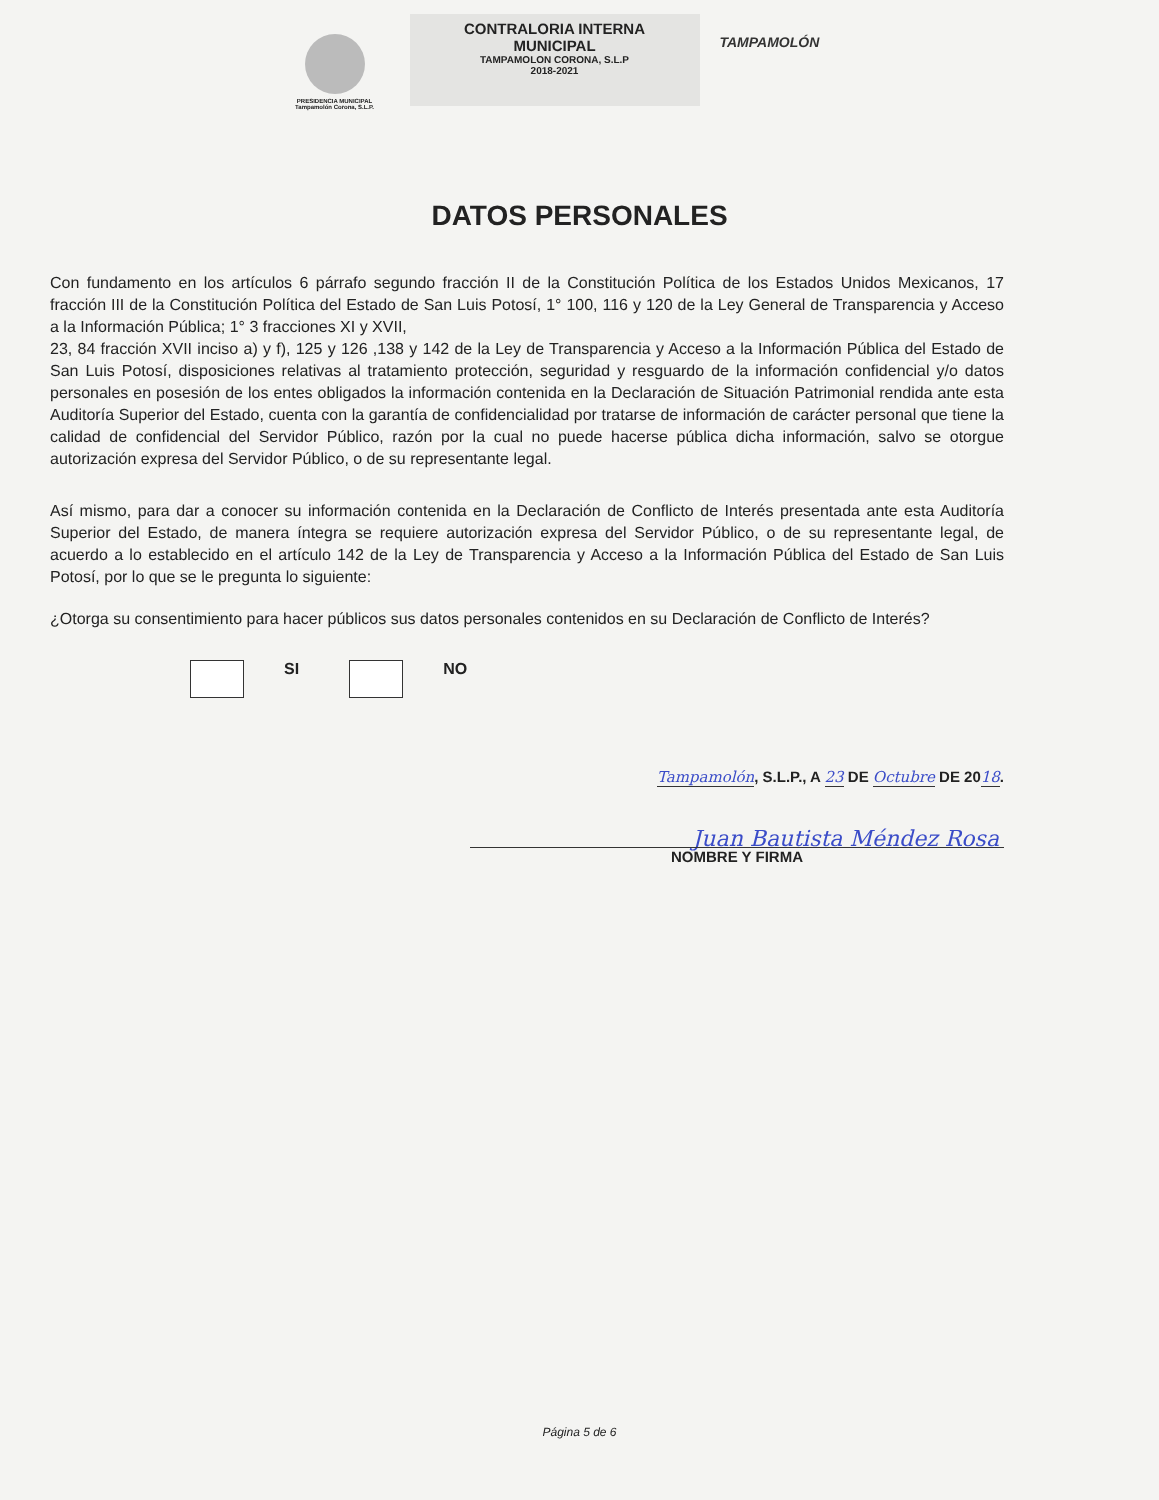PRESIDENCIA MUNICIPAL
Tampamolón Corona, S.L.P.
CONTRALORIA INTERNA
MUNICIPAL
TAMPAMOLON CORONA, S.L.P
2018-2021
TAMPAMOLÓN
DATOS PERSONALES
Con fundamento en los artículos 6 párrafo segundo fracción II de la Constitución Política de los Estados Unidos Mexicanos, 17 fracción III de la Constitución Política del Estado de San Luis Potosí, 1° 100, 116 y 120 de la Ley General de Transparencia y Acceso a la Información Pública; 1° 3 fracciones XI y XVII,
23, 84 fracción XVII inciso a) y f), 125 y 126 ,138 y 142 de la Ley de Transparencia y Acceso a la Información Pública del Estado de San Luis Potosí, disposiciones relativas al tratamiento protección, seguridad y resguardo de la información confidencial y/o datos personales en posesión de los entes obligados la información contenida en la Declaración de Situación Patrimonial rendida ante esta Auditoría Superior del Estado, cuenta con la garantía de confidencialidad por tratarse de información de carácter personal que tiene la calidad de confidencial del Servidor Público, razón por la cual no puede hacerse pública dicha información, salvo se otorgue autorización expresa del Servidor Público, o de su representante legal.
Así mismo, para dar a conocer su información contenida en la Declaración de Conflicto de Interés presentada ante esta Auditoría Superior del Estado, de manera íntegra se requiere autorización expresa del Servidor Público, o de su representante legal, de acuerdo a lo establecido en el artículo 142 de la Ley de Transparencia y Acceso a la Información Pública del Estado de San Luis Potosí, por lo que se le pregunta lo siguiente:
¿Otorga su consentimiento para hacer públicos sus datos personales contenidos en su Declaración de Conflicto de Interés?
SI NO
Tampamolón, S.L.P., A 23 DE Octubre DE 2018.
Juan Bautista Méndez Rosa
NOMBRE Y FIRMA
Página 5 de 6